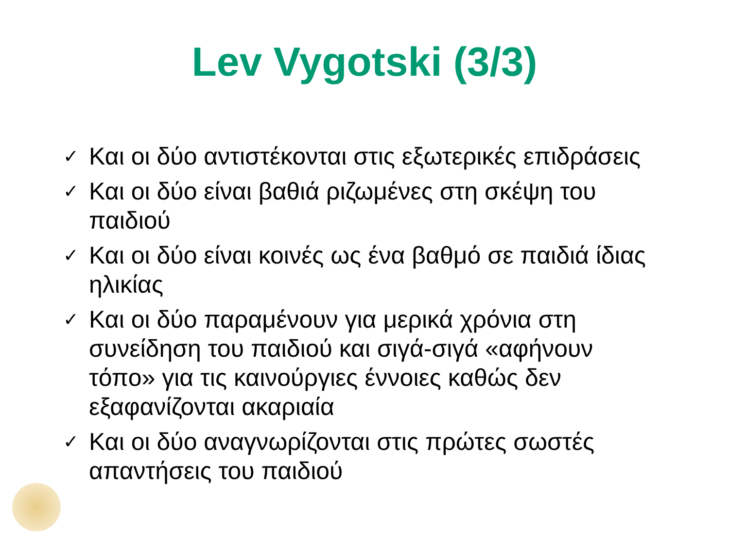Lev Vygotski (3/3)
✓ Και οι δύο αντιστέκονται στις εξωτερικές επιδράσεις
✓ Και οι δύο είναι βαθιά ριζωμένες στη σκέψη του παιδιού
✓ Και οι δύο είναι κοινές ως ένα βαθμό σε παιδιά ίδιας ηλικίας
✓ Και οι δύο παραμένουν για μερικά χρόνια στη συνείδηση του παιδιού και σιγά-σιγά «αφήνουν τόπο» για τις καινούργιες έννοιες καθώς δεν εξαφανίζονται ακαριαία
✓ Και οι δύο αναγνωρίζονται στις πρώτες σωστές απαντήσεις του παιδιού